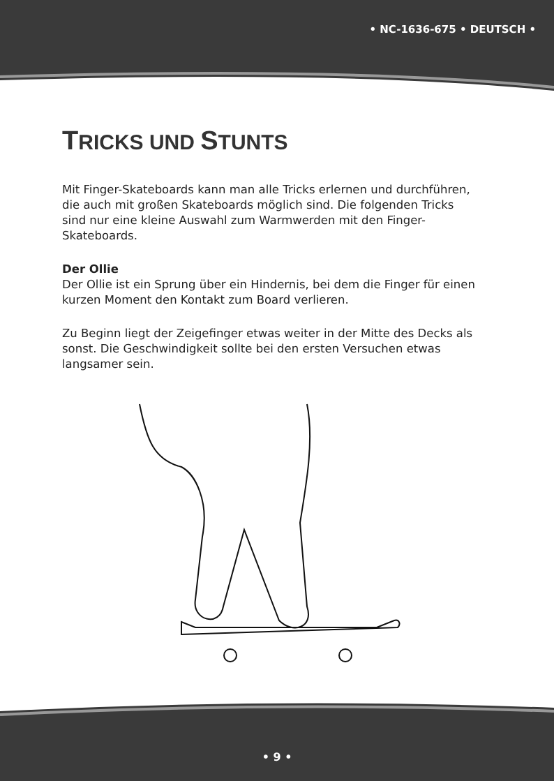• NC-1636-675 • DEUTSCH •
TRICKS UND STUNTS
Mit Finger-Skateboards kann man alle Tricks erlernen und durchführen, die auch mit großen Skateboards möglich sind. Die folgenden Tricks sind nur eine kleine Auswahl zum Warmwerden mit den Finger-Skateboards.
Der Ollie
Der Ollie ist ein Sprung über ein Hindernis, bei dem die Finger für einen kurzen Moment den Kontakt zum Board verlieren.
Zu Beginn liegt der Zeigefinger etwas weiter in der Mitte des Decks als sonst. Die Geschwindigkeit sollte bei den ersten Versuchen etwas langsamer sein.
• 9 •